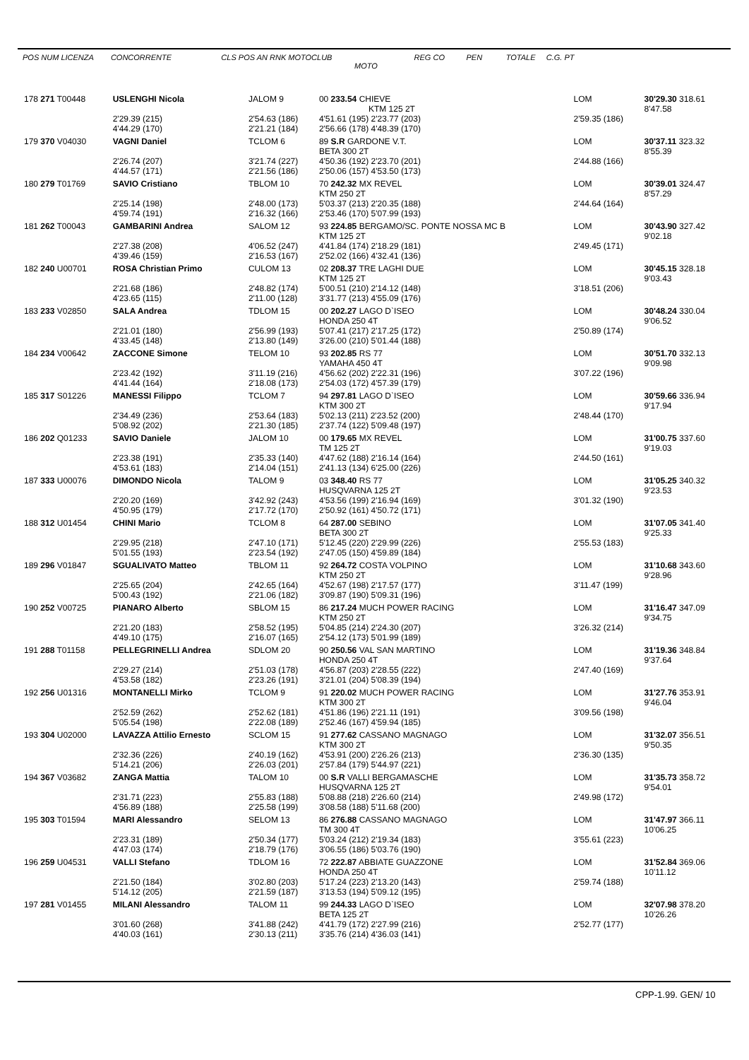POS NUM LICENZA CONCORRENTE CLS POS AN RNK MOTOCLUB REG CO PEN TOTALE C.G. PT
MOTO
| 178 271 T00448 | USLENGHI Nicola | JALOM 9 | 00 233.54 CHIEVE KTM 125 2T | LOM | 30'29.30 318.61 8'47.58 |
| | 2'29.39 (215) 4'44.29 (170) | 2'54.63 (186) 2'21.21 (184) | 4'51.61 (195) 2'23.77 (203) 2'56.66 (178) 4'48.39 (170) | 2'59.35 (186) | |
| 179 370 V04030 | VAGNI Daniel | TCLOM 6 | 89 S.R GARDONE V.T. BETA 300 2T | LOM | 30'37.11 323.32 8'55.39 |
| | 2'26.74 (207) 4'44.57 (171) | 3'21.74 (227) 2'21.56 (186) | 4'50.36 (192) 2'23.70 (201) 2'50.06 (157) 4'53.50 (173) | 2'44.88 (166) | |
| 180 279 T01769 | SAVIO Cristiano | TBLOM 10 | 70 242.32 MX REVEL KTM 250 2T | LOM | 30'39.01 324.47 8'57.29 |
| | 2'25.14 (198) 4'59.74 (191) | 2'48.00 (173) 2'16.32 (166) | 5'03.37 (213) 2'20.35 (188) 2'53.46 (170) 5'07.99 (193) | 2'44.64 (164) | |
| 181 262 T00043 | GAMBARINI Andrea | SALOM 12 | 93 224.85 BERGAMO/SC. PONTE NOSSA MC B KTM 125 2T | LOM | 30'43.90 327.42 9'02.18 |
| | 2'27.38 (208) 4'39.46 (159) | 4'06.52 (247) 2'16.53 (167) | 4'41.84 (174) 2'18.29 (181) 2'52.02 (166) 4'32.41 (136) | 2'49.45 (171) | |
| 182 240 U00701 | ROSA Christian Primo | CULOM 13 | 02 208.37 TRE LAGHI DUE KTM 125 2T | LOM | 30'45.15 328.18 9'03.43 |
| | 2'21.68 (186) 4'23.65 (115) | 2'48.82 (174) 2'11.00 (128) | 5'00.51 (210) 2'14.12 (148) 3'31.77 (213) 4'55.09 (176) | 3'18.51 (206) | |
| 183 233 V02850 | SALA Andrea | TDLOM 15 | 00 202.27 LAGO D`ISEO HONDA 250 4T | LOM | 30'48.24 330.04 9'06.52 |
| | 2'21.01 (180) 4'33.45 (148) | 2'56.99 (193) 2'13.80 (149) | 5'07.41 (217) 2'17.25 (172) 3'26.00 (210) 5'01.44 (188) | 2'50.89 (174) | |
| 184 234 V00642 | ZACCONE Simone | TELOM 10 | 93 202.85 RS 77 YAMAHA 450 4T | LOM | 30'51.70 332.13 9'09.98 |
| | 2'23.42 (192) 4'41.44 (164) | 3'11.19 (216) 2'18.08 (173) | 4'56.62 (202) 2'22.31 (196) 2'54.03 (172) 4'57.39 (179) | 3'07.22 (196) | |
| 185 317 S01226 | MANESSI Filippo | TCLOM 7 | 94 297.81 LAGO D`ISEO KTM 300 2T | LOM | 30'59.66 336.94 9'17.94 |
| | 2'34.49 (236) 5'08.92 (202) | 2'53.64 (183) 2'21.30 (185) | 5'02.13 (211) 2'23.52 (200) 2'37.74 (122) 5'09.48 (197) | 2'48.44 (170) | |
| 186 202 Q01233 | SAVIO Daniele | JALOM 10 | 00 179.65 MX REVEL TM 125 2T | LOM | 31'00.75 337.60 9'19.03 |
| | 2'23.38 (191) 4'53.61 (183) | 2'35.33 (140) 2'14.04 (151) | 4'47.62 (188) 2'16.14 (164) 2'41.13 (134) 6'25.00 (226) | 2'44.50 (161) | |
| 187 333 U00076 | DIMONDO Nicola | TALOM 9 | 03 348.40 RS 77 HUSQVARNA 125 2T | LOM | 31'05.25 340.32 9'23.53 |
| | 2'20.20 (169) 4'50.95 (179) | 3'42.92 (243) 2'17.72 (170) | 4'53.56 (199) 2'16.94 (169) 2'50.92 (161) 4'50.72 (171) | 3'01.32 (190) | |
| 188 312 U01454 | CHINI Mario | TCLOM 8 | 64 287.00 SEBINO BETA 300 2T | LOM | 31'07.05 341.40 9'25.33 |
| | 2'29.95 (218) 5'01.55 (193) | 2'47.10 (171) 2'23.54 (192) | 5'12.45 (220) 2'29.99 (226) 2'47.05 (150) 4'59.89 (184) | 2'55.53 (183) | |
| 189 296 V01847 | SGUALIVATO Matteo | TBLOM 11 | 92 264.72 COSTA VOLPINO KTM 250 2T | LOM | 31'10.68 343.60 9'28.96 |
| | 2'25.65 (204) 5'00.43 (192) | 2'42.65 (164) 2'21.06 (182) | 4'52.67 (198) 2'17.57 (177) 3'09.87 (190) 5'09.31 (196) | 3'11.47 (199) | |
| 190 252 V00725 | PIANARO Alberto | SBLOM 15 | 86 217.24 MUCH POWER RACING KTM 250 2T | LOM | 31'16.47 347.09 9'34.75 |
| | 2'21.20 (183) 4'49.10 (175) | 2'58.52 (195) 2'16.07 (165) | 5'04.85 (214) 2'24.30 (207) 2'54.12 (173) 5'01.99 (189) | 3'26.32 (214) | |
| 191 288 T01158 | PELLEGRINELLI Andrea | SDLOM 20 | 90 250.56 VAL SAN MARTINO HONDA 250 4T | LOM | 31'19.36 348.84 9'37.64 |
| | 2'29.27 (214) 4'53.58 (182) | 2'51.03 (178) 2'23.26 (191) | 4'56.87 (203) 2'28.55 (222) 3'21.01 (204) 5'08.39 (194) | 2'47.40 (169) | |
| 192 256 U01316 | MONTANELLI Mirko | TCLOM 9 | 91 220.02 MUCH POWER RACING KTM 300 2T | LOM | 31'27.76 353.91 9'46.04 |
| | 2'52.59 (262) 5'05.54 (198) | 2'52.62 (181) 2'22.08 (189) | 4'51.86 (196) 2'21.11 (191) 2'52.46 (167) 4'59.94 (185) | 3'09.56 (198) | |
| 193 304 U02000 | LAVAZZA Attilio Ernesto | SCLOM 15 | 91 277.62 CASSANO MAGNAGO KTM 300 2T | LOM | 31'32.07 356.51 9'50.35 |
| | 2'32.36 (226) 5'14.21 (206) | 2'40.19 (162) 2'26.03 (201) | 4'53.91 (200) 2'26.26 (213) 2'57.84 (179) 5'44.97 (221) | 2'36.30 (135) | |
| 194 367 V03682 | ZANGA Mattia | TALOM 10 | 00 S.R VALLI BERGAMASCHE HUSQVARNA 125 2T | LOM | 31'35.73 358.72 9'54.01 |
| | 2'31.71 (223) 4'56.89 (188) | 2'55.83 (188) 2'25.58 (199) | 5'08.88 (218) 2'26.60 (214) 3'08.58 (188) 5'11.68 (200) | 2'49.98 (172) | |
| 195 303 T01594 | MARI Alessandro | SELOM 13 | 86 276.88 CASSANO MAGNAGO TM 300 4T | LOM | 31'47.97 366.11 10'06.25 |
| | 2'23.31 (189) 4'47.03 (174) | 2'50.34 (177) 2'18.79 (176) | 5'03.24 (212) 2'19.34 (183) 3'06.55 (186) 5'03.76 (190) | 3'55.61 (223) | |
| 196 259 U04531 | VALLI Stefano | TDLOM 16 | 72 222.87 ABBIATE GUAZZONE HONDA 250 4T | LOM | 31'52.84 369.06 10'11.12 |
| | 2'21.50 (184) 5'14.12 (205) | 3'02.80 (203) 2'21.59 (187) | 5'17.24 (223) 2'13.20 (143) 3'13.53 (194) 5'09.12 (195) | 2'59.74 (188) | |
| 197 281 V01455 | MILANI Alessandro | TALOM 11 | 99 244.33 LAGO D`ISEO BETA 125 2T | LOM | 32'07.98 378.20 10'26.26 |
| | 3'01.60 (268) 4'40.03 (161) | 3'41.88 (242) 2'30.13 (211) | 4'41.79 (172) 2'27.99 (216) 3'35.76 (214) 4'36.03 (141) | 2'52.77 (177) | |
CPP-1.99. GEN/ 10